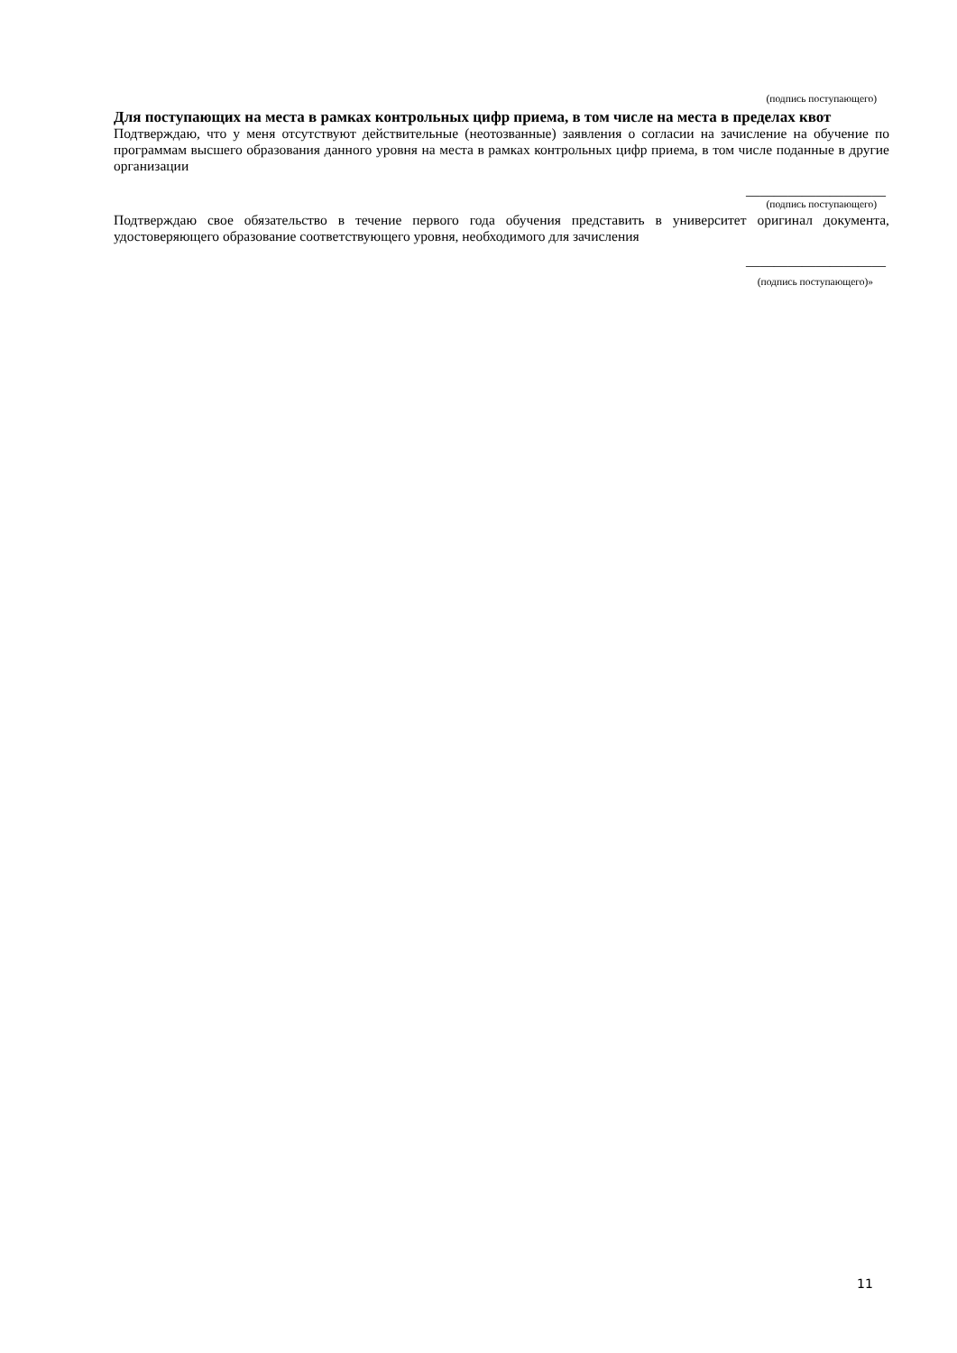(подпись поступающего)
Для поступающих на места в рамках контрольных цифр приема, в том числе на места в пределах квот
Подтверждаю, что у меня отсутствуют действительные (неотозванные) заявления о согласии на зачисление на обучение по программам высшего образования данного уровня на места в рамках контрольных цифр приема, в том числе поданные в другие организации
____________________
(подпись поступающего)
Подтверждаю свое обязательство в течение первого года обучения представить в университет оригинал документа, удостоверяющего образование соответствующего уровня, необходимого для зачисления
____________________
(подпись поступающего)»
11